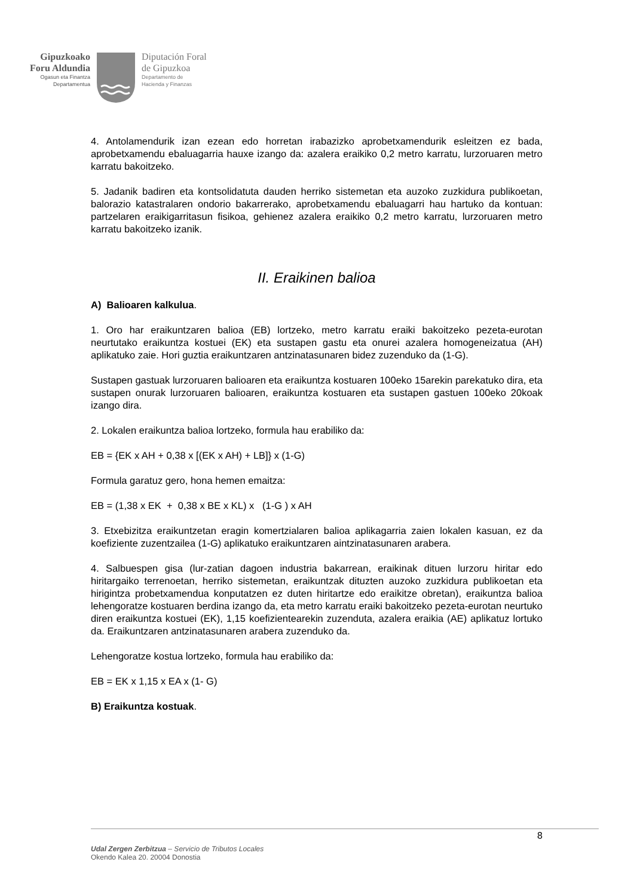Gipuzkoako
Foru Aldundia
Ogasun eta Finantza
Departamentua
Diputación Foral
de Gipuzkoa
Departamento de
Hacienda y Finanzas
4. Antolamendurik izan ezean edo horretan irabazizko aprobetxamendurik esleitzen ez bada, aprobetxamendu ebaluagarria hauxe izango da: azalera eraikiko 0,2 metro karratu, lurzoruaren metro karratu bakoitzeko.
5. Jadanik badiren eta kontsolidatuta dauden herriko sistemetan eta auzoko zuzkidura publikoetan, balorazio katastralaren ondorio bakarrerako, aprobetxamendu ebaluagarri hau hartuko da kontuan: partzelaren eraikigarritasun fisikoa, gehienez azalera eraikiko 0,2 metro karratu, lurzoruaren metro karratu bakoitzeko izanik.
II. Eraikinen balioa
A) Balioaren kalkulua.
1. Oro har eraikuntzaren balioa (EB) lortzeko, metro karratu eraiki bakoitzeko pezeta-eurotan neurtutako eraikuntza kostuei (EK) eta sustapen gastu eta onurei azalera homogeneizatua (AH) aplikatuko zaie. Hori guztia eraikuntzaren antzinatasunaren bidez zuzenduko da (1-G).
Sustapen gastuak lurzoruaren balioaren eta eraikuntza kostuaren 100eko 15arekin parekatuko dira, eta sustapen onurak lurzoruaren balioaren, eraikuntza kostuaren eta sustapen gastuen 100eko 20koak izango dira.
2. Lokalen eraikuntza balioa lortzeko, formula hau erabiliko da:
EB = {EK x AH + 0,38 x [(EK x AH) + LB]} x (1-G)
Formula garatuz gero, hona hemen emaitza:
EB = (1,38 x EK + 0,38 x BE x KL) x (1-G ) x AH
3. Etxebizitza eraikuntzetan eragin komertzialaren balioa aplikagarria zaien lokalen kasuan, ez da koefiziente zuzentzailea (1-G) aplikatuko eraikuntzaren aintzinatasunaren arabera.
4. Salbuespen gisa (lur-zatian dagoen industria bakarrean, eraikinak dituen lurzoru hiritar edo hiritargaiko terrenoetan, herriko sistemetan, eraikuntzak dituzten auzoko zuzkidura publikoetan eta hirigintza probetxamendua konputatzen ez duten hiritartze edo eraikitze obretan), eraikuntza balioa lehengoratze kostuaren berdina izango da, eta metro karratu eraiki bakoitzeko pezeta-eurotan neurtuko diren eraikuntza kostuei (EK), 1,15 koefizientearekin zuzenduta, azalera eraikia (AE) aplikatuz lortuko da. Eraikuntzaren antzinatasunaren arabera zuzenduko da.
Lehengoratze kostua lortzeko, formula hau erabiliko da:
EB = EK x 1,15 x EA x (1- G)
B) Eraikuntza kostuak.
8
Udal Zergen Zerbitzua – Servicio de Tributos Locales
Okendo Kalea 20. 20004 Donostia